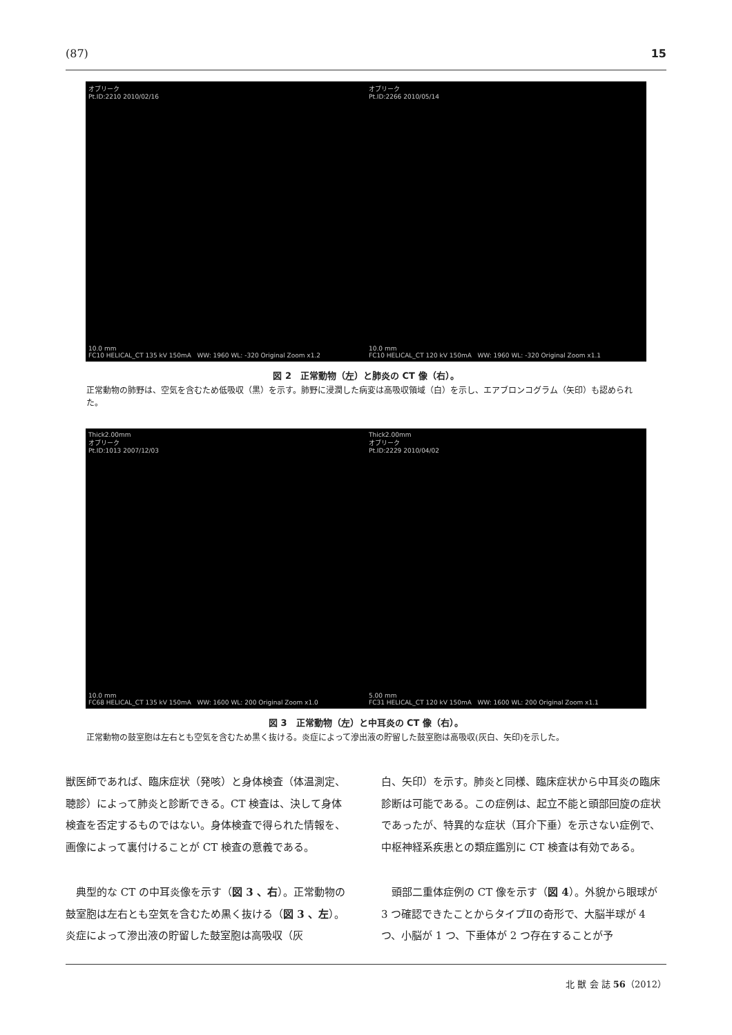(87) 15
オブリーク
Pt.ID:2210 2010/02/16
10.0 mm
FC10 HELICAL_CT 135 kV 150mA WW: 1960 WL: -320 Original Zoom x1.2
オブリーク
Pt.ID:2266 2010/05/14
10.0 mm
FC10 HELICAL_CT 120 kV 150mA WW: 1960 WL: -320 Original Zoom x1.1
図 2　正常動物（左）と肺炎の CT 像（右）。
正常動物の肺野は、空気を含むため低吸収（黒）を示す。肺野に浸潤した病変は高吸収領域（白）を示し、エアブロンコグラム（矢印）も認められた。
Thick2.00mm
オブリーク
Pt.ID:1013 2007/12/03
10.0 mm
FC68 HELICAL_CT 135 kV 150mA WW: 1600 WL: 200 Original Zoom x1.0
Thick2.00mm
オブリーク
Pt.ID:2229 2010/04/02
5.00 mm
FC31 HELICAL_CT 120 kV 150mA WW: 1600 WL: 200 Original Zoom x1.1
図 3　正常動物（左）と中耳炎の CT 像（右）。
正常動物の鼓室胞は左右とも空気を含むため黒く抜ける。炎症によって滲出液の貯留した鼓室胞は高吸収(灰白、矢印)を示した。
獣医師であれば、臨床症状（発咳）と身体検査（体温測定、聴診）によって肺炎と診断できる。CT 検査は、決して身体検査を否定するものではない。身体検査で得られた情報を、画像によって裏付けることが CT 検査の意義である。
　典型的な CT の中耳炎像を示す（図 3 、右）。正常動物の鼓室胞は左右とも空気を含むため黒く抜ける（図 3 、左）。炎症によって滲出液の貯留した鼓室胞は高吸収（灰
白、矢印）を示す。肺炎と同様、臨床症状から中耳炎の臨床診断は可能である。この症例は、起立不能と頭部回旋の症状であったが、特異的な症状（耳介下垂）を示さない症例で、中枢神経系疾患との類症鑑別に CT 検査は有効である。
　頭部二重体症例の CT 像を示す（図 4）。外貌から眼球が 3 つ確認できたことからタイプⅡの奇形で、大脳半球が 4 つ、小脳が 1 つ、下垂体が 2 つ存在することが予
北 獣 会 誌 56（2012）